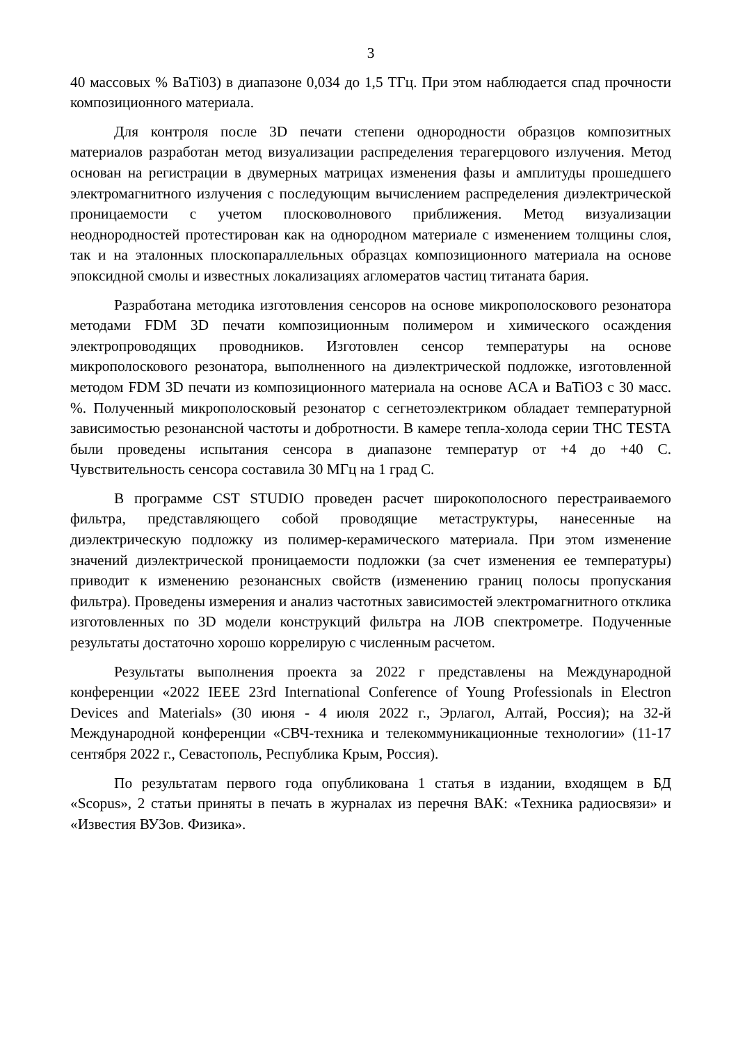3
40 массовых % BaTi03) в диапазоне 0,034 до 1,5 ТГц. При этом наблюдается спад прочности композиционного материала.
Для контроля после 3D печати степени однородности образцов композитных материалов разработан метод визуализации распределения терагерцового излучения. Метод основан на регистрации в двумерных матрицах изменения фазы и амплитуды прошедшего электромагнитного излучения с последующим вычислением распределения диэлектрической проницаемости с учетом плосковолнового приближения. Метод визуализации неоднородностей протестирован как на однородном материале с изменением толщины слоя, так и на эталонных плоскопараллельных образцах композиционного материала на основе эпоксидной смолы и известных локализациях агломератов частиц титаната бария.
Разработана методика изготовления сенсоров на основе микрополоскового резонатора методами FDM 3D печати композиционным полимером и химического осаждения электропроводящих проводников. Изготовлен сенсор температуры на основе микрополоскового резонатора, выполненного на диэлектрической подложке, изготовленной методом FDM 3D печати из композиционного материала на основе ACA и BaTiO3 с 30 масс. %. Полученный микрополосковый резонатор с сегнетоэлектриком обладает температурной зависимостью резонансной частоты и добротности. В камере тепла-холода серии THC TESTA были проведены испытания сенсора в диапазоне температур от +4 до +40 С. Чувствительность сенсора составила 30 МГц на 1 град С.
В программе CST STUDIO проведен расчет широкополосного перестраиваемого фильтра, представляющего собой проводящие метаструктуры, нанесенные на диэлектрическую подложку из полимер-керамического материала. При этом изменение значений диэлектрической проницаемости подложки (за счет изменения ее температуры) приводит к изменению резонансных свойств (изменению границ полосы пропускания фильтра). Проведены измерения и анализ частотных зависимостей электромагнитного отклика изготовленных по 3D модели конструкций фильтра на ЛОВ спектрометре. Подученные результаты достаточно хорошо коррелирую с численным расчетом.
Результаты выполнения проекта за 2022 г представлены на Международной конференции «2022 IEEE 23rd International Conference of Young Professionals in Electron Devices and Materials» (30 июня - 4 июля 2022 г., Эрлагол, Алтай, Россия); на 32-й Международной конференции «СВЧ-техника и телекоммуникационные технологии» (11-17 сентября 2022 г., Севастополь, Республика Крым, Россия).
По результатам первого года опубликована 1 статья в издании, входящем в БД «Scopus», 2 статьи приняты в печать в журналах из перечня ВАК: «Техника радиосвязи» и «Известия ВУЗов. Физика».